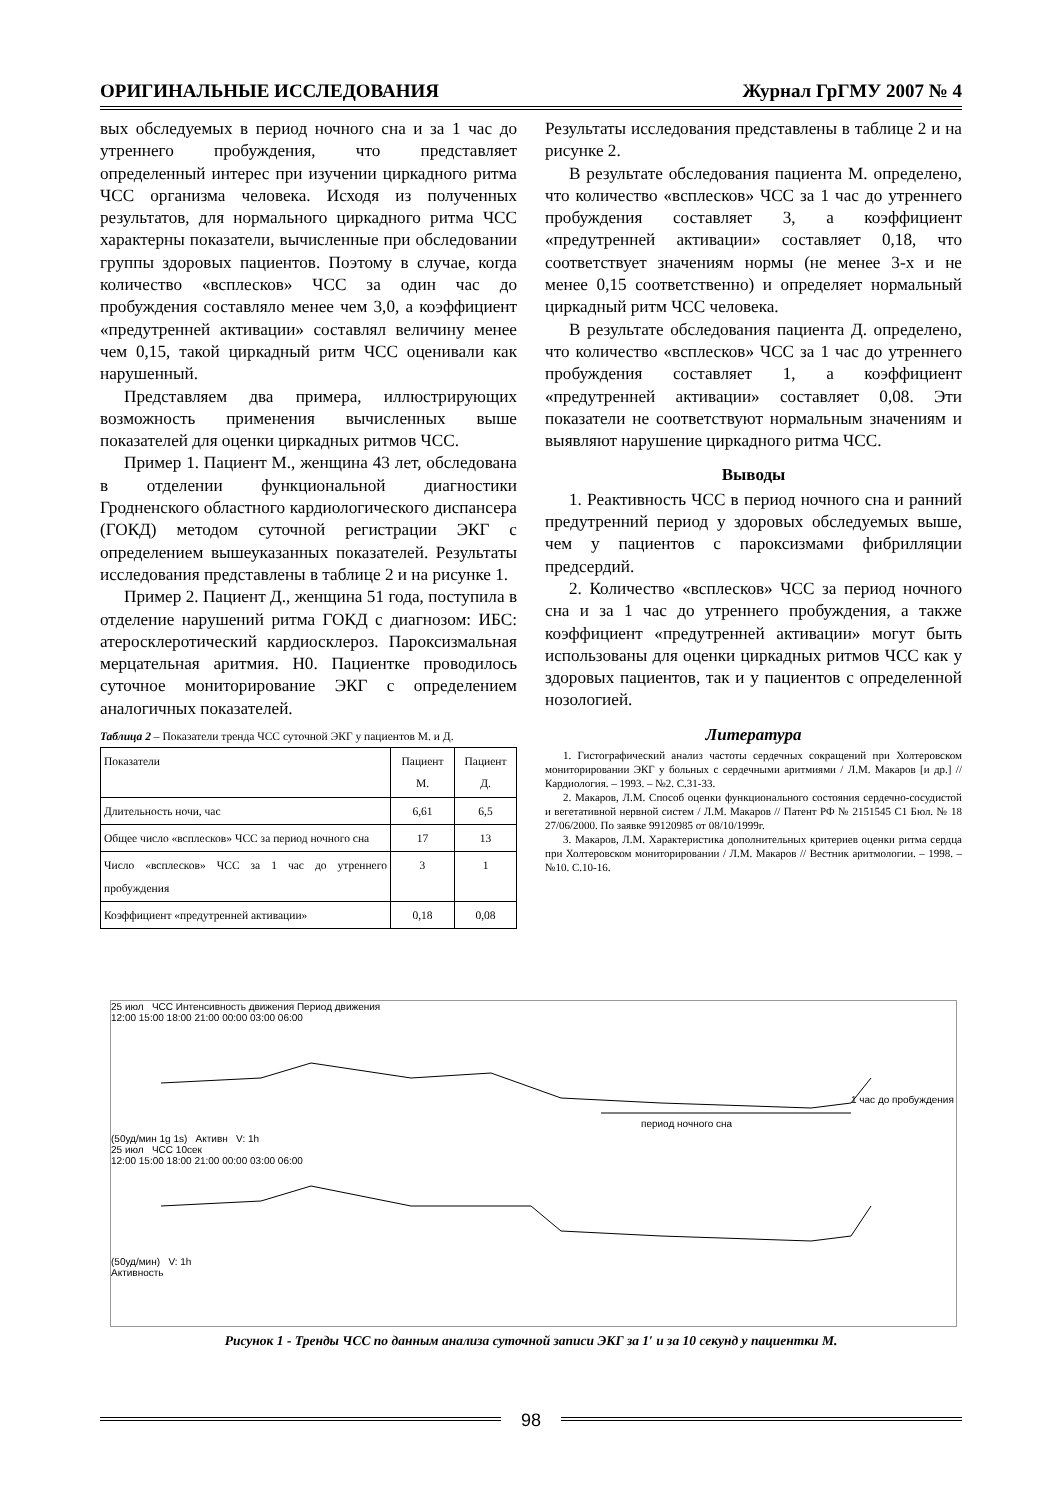ОРИГИНАЛЬНЫЕ ИССЛЕДОВАНИЯ Журнал ГрГМУ 2007 № 4
вых обследуемых в период ночного сна и за 1 час до утреннего пробуждения, что представляет определенный интерес при изучении циркадного ритма ЧСС организма человека. Исходя из полученных результатов, для нормального циркадного ритма ЧСС характерны показатели, вычисленные при обследовании группы здоровых пациентов. Поэтому в случае, когда количество «всплесков» ЧСС за один час до пробуждения составляло менее чем 3,0, а коэффициент «предутренней активации» составлял величину менее чем 0,15, такой циркадный ритм ЧСС оценивали как нарушенный.
Представляем два примера, иллюстрирующих возможность применения вычисленных выше показателей для оценки циркадных ритмов ЧСС.
Пример 1. Пациент М., женщина 43 лет, обследована в отделении функциональной диагностики Гродненского областного кардиологического диспансера (ГОКД) методом суточной регистрации ЭКГ с определением вышеуказанных показателей. Результаты исследования представлены в таблице 2 и на рисунке 1.
Пример 2. Пациент Д., женщина 51 года, поступила в отделение нарушений ритма ГОКД с диагнозом: ИБС: атеросклеротический кардиосклероз. Пароксизмальная мерцательная аритмия. Н0. Пациентке проводилось суточное мониторирование ЭКГ с определением аналогичных показателей.
Таблица 2 – Показатели тренда ЧСС суточной ЭКГ у пациентов М. и Д.
| Показатели | Пациент М. | Пациент Д. |
| --- | --- | --- |
| Длительность ночи, час | 6,61 | 6,5 |
| Общее число «всплесков» ЧСС за период ночного сна | 17 | 13 |
| Число «всплесков» ЧСС за 1 час до утреннего пробуждения | 3 | 1 |
| Коэффициент «предутренней активации» | 0,18 | 0,08 |
Результаты исследования представлены в таблице 2 и на рисунке 2.
В результате обследования пациента М. определено, что количество «всплесков» ЧСС за 1 час до утреннего пробуждения составляет 3, а коэффициент «предутренней активации» составляет 0,18, что соответствует значениям нормы (не менее 3-х и не менее 0,15 соответственно) и определяет нормальный циркадный ритм ЧСС человека.
В результате обследования пациента Д. определено, что количество «всплесков» ЧСС за 1 час до утреннего пробуждения составляет 1, а коэффициент «предутренней активации» составляет 0,08. Эти показатели не соответствуют нормальным значениям и выявляют нарушение циркадного ритма ЧСС.
Выводы
1. Реактивность ЧСС в период ночного сна и ранний предутренний период у здоровых обследуемых выше, чем у пациентов с пароксизмами фибрилляции предсердий.
2. Количество «всплесков» ЧСС за период ночного сна и за 1 час до утреннего пробуждения, а также коэффициент «предутренней активации» могут быть использованы для оценки циркадных ритмов ЧСС как у здоровых пациентов, так и у пациентов с определенной нозологией.
Литература
1. Гистографический анализ частоты сердечных сокращений при Холтеровском мониторировании ЭКГ у больных с сердечными аритмиями / Л.М. Макаров [и др.] // Кардиология. – 1993. – №2. С.31-33.
2. Макаров, Л.М. Способ оценки функционального состояния сердечно-сосудистой и вегетативной нервной систем / Л.М. Макаров // Патент РФ № 2151545 С1 Бюл. № 18 27/06/2000. По заявке 99120985 от 08/10/1999г.
3. Макаров, Л.М. Характеристика дополнительных критериев оценки ритма сердца при Холтеровском мониторировании / Л.М. Макаров // Вестник аритмологии. – 1998. – №10. С.10-16.
25 июл ЧСС Интенсивность движения Период движения
12:00 15:00 18:00 21:00 00:00 03:00 06:00
период ночного сна
1 час до пробуждения
(50уд/мин 1g 1s) Активн V: 1h
25 июл ЧСС 10сек
12:00 15:00 18:00 21:00 00:00 03:00 06:00
(50уд/мин) V: 1h
Активность
Рисунок 1 - Тренды ЧСС по данным анализа суточной записи ЭКГ за 1′ и за 10 секунд у пациентки М.
98